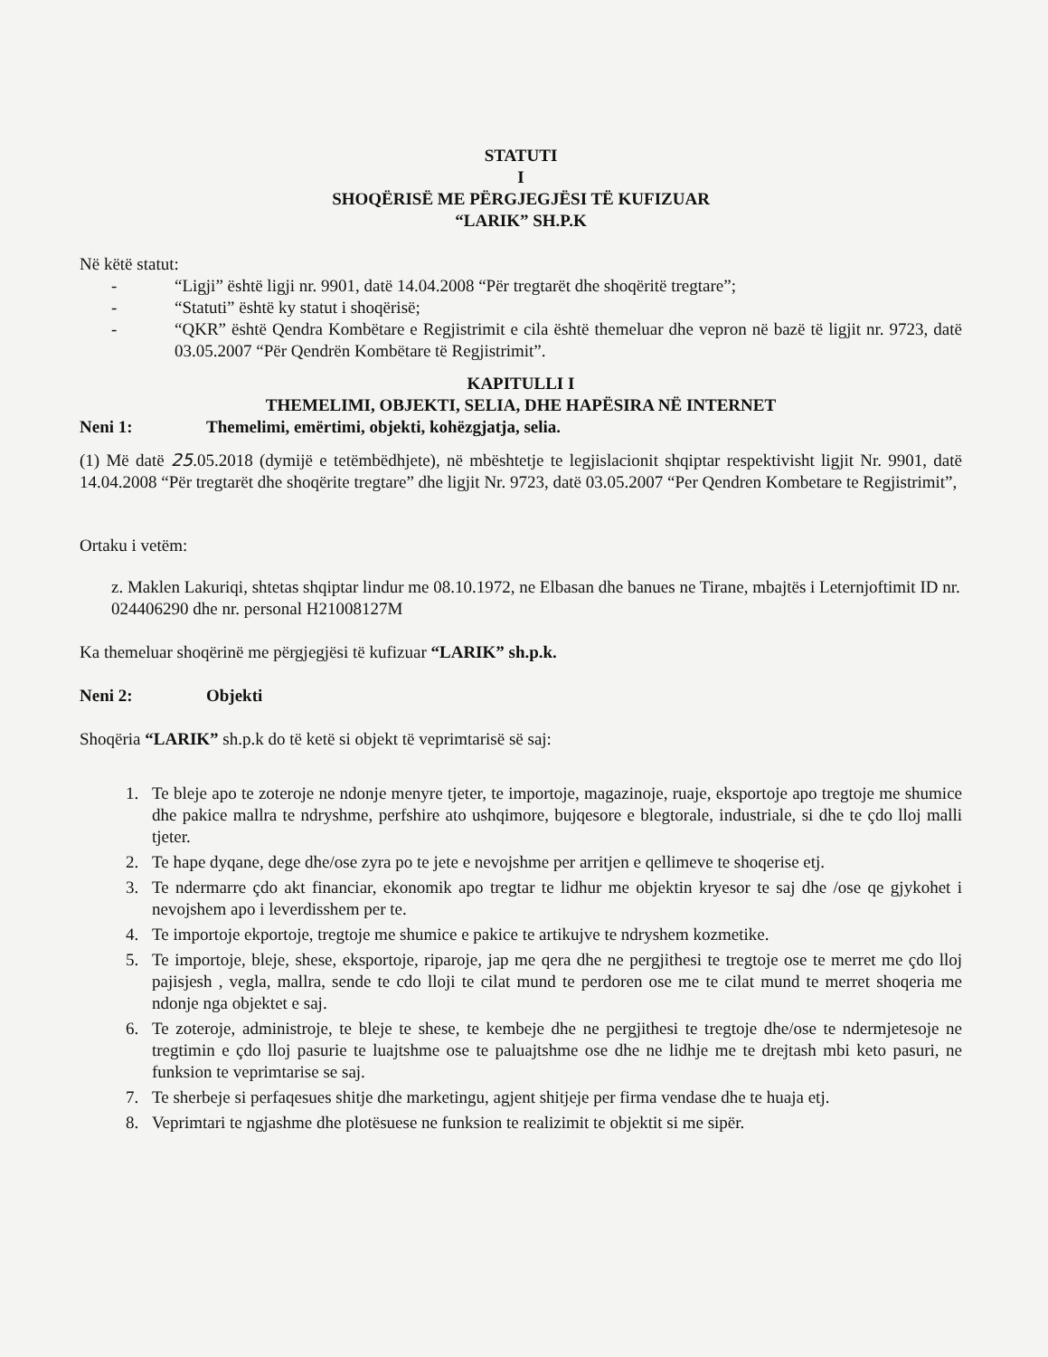STATUTI
I
SHOQËRISË ME PËRGJEGJËSI TË KUFIZUAR
“LARIK” SH.P.K
Në këtë statut:
- “Ligji” është ligji nr. 9901, datë 14.04.2008 “Për tregtarët dhe shoqëritë tregtare”;
- “Statuti” është ky statut i shoqërisë;
- “QKR” është Qendra Kombëtare e Regjistrimit e cila është themeluar dhe vepron në bazë të ligjit nr. 9723, datë 03.05.2007 “Për Qendrën Kombëtare të Regjistrimit”.
KAPITULLI I
THEMELIMI, OBJEKTI, SELIA, DHE HAPËSIRA NË INTERNET
Neni 1: Themelimi, emërtimi, objekti, kohëzgjatja, selia.
(1) Më datë 25.05.2018 (dymijë e tetëmbëdhjete), në mbështetje te legjislacionit shqiptar respektivisht ligjit Nr. 9901, datë 14.04.2008 “Për tregtarët dhe shoqërite tregtare” dhe ligjit Nr. 9723, datë 03.05.2007 “Per Qendren Kombetare te Regjistrimit”,
Ortaku i vetëm:
z. Maklen Lakuriqi, shtetas shqiptar lindur me 08.10.1972, ne Elbasan dhe banues ne Tirane, mbajtës i Leternjoftimit ID nr. 024406290 dhe nr. personal H21008127M
Ka themeluar shoqërinë me përgjegjësi të kufizuar “LARIK” sh.p.k.
Neni 2: Objekti
Shoqëria “LARIK” sh.p.k do të ketë si objekt të veprimtarisë së saj:
1. Te bleje apo te zoteroje ne ndonje menyre tjeter, te importoje, magazinoje, ruaje, eksportoje apo tregtoje me shumice dhe pakice mallra te ndryshme, perfshire ato ushqimore, bujqesore e blegtorale, industriale, si dhe te çdo lloj malli tjeter.
2. Te hape dyqane, dege dhe/ose zyra po te jete e nevojshme per arritjen e qellimeve te shoqerise etj.
3. Te ndermarre çdo akt financiar, ekonomik apo tregtar te lidhur me objektin kryesor te saj dhe /ose qe gjykohet i nevojshem apo i leverdisshem per te.
4. Te importoje ekportoje, tregtoje me shumice e pakice te artikujve te ndryshem kozmetike.
5. Te importoje, bleje, shese, eksportoje, riparoje, jap me qera dhe ne pergjithesi te tregtoje ose te merret me çdo lloj pajisjesh , vegla, mallra, sende te cdo lloji te cilat mund te perdoren ose me te cilat mund te merret shoqeria me ndonje nga objektet e saj.
6. Te zoteroje, administroje, te bleje te shese, te kembeje dhe ne pergjithesi te tregtoje dhe/ose te ndermjetesoje ne tregtimin e çdo lloj pasurie te luajtshme ose te paluajtshme ose dhe ne lidhje me te drejtash mbi keto pasuri, ne funksion te veprimtarise se saj.
7. Te sherbeje si perfaqesues shitje dhe marketingu, agjent shitjeje per firma vendase dhe te huaja etj.
8. Veprimtari te ngjashme dhe plotësuese ne funksion te realizimit te objektit si me sipër.